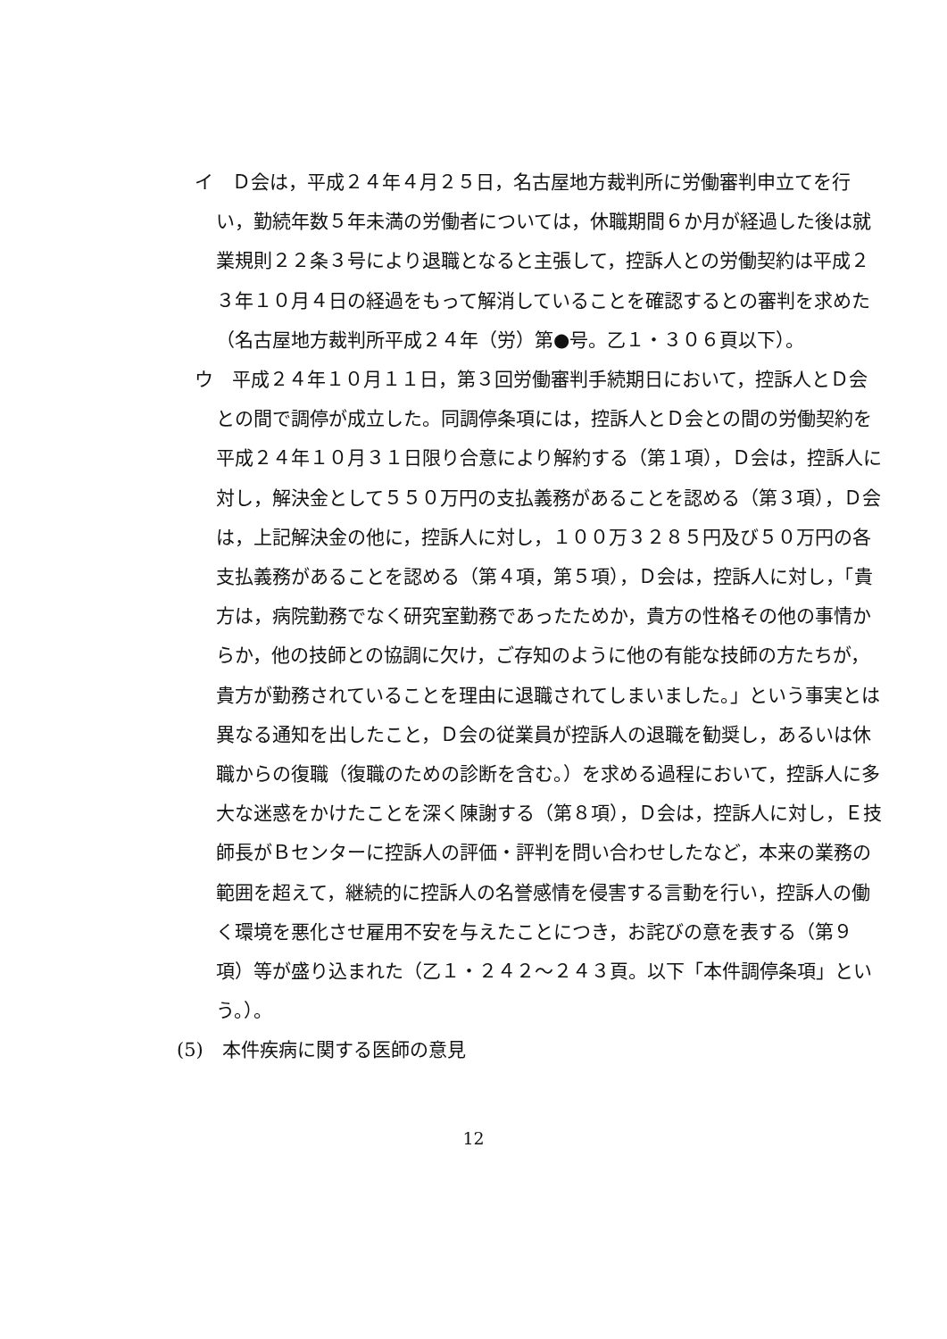イ　Ｄ会は，平成２４年４月２５日，名古屋地方裁判所に労働審判申立てを行い，勤続年数５年未満の労働者については，休職期間６か月が経過した後は就業規則２２条３号により退職となると主張して，控訴人との労働契約は平成２３年１０月４日の経過をもって解消していることを確認するとの審判を求めた（名古屋地方裁判所平成２４年（労）第●号。乙１・３０６頁以下）。
ウ　平成２４年１０月１１日，第３回労働審判手続期日において，控訴人とＤ会との間で調停が成立した。同調停条項には，控訴人とＤ会との間の労働契約を平成２４年１０月３１日限り合意により解約する（第１項），Ｄ会は，控訴人に対し，解決金として５５０万円の支払義務があることを認める（第３項），Ｄ会は，上記解決金の他に，控訴人に対し，１００万３２８５円及び５０万円の各支払義務があることを認める（第４項，第５項），Ｄ会は，控訴人に対し，「貴方は，病院勤務でなく研究室勤務であったためか，貴方の性格その他の事情からか，他の技師との協調に欠け，ご存知のように他の有能な技師の方たちが，貴方が勤務されていることを理由に退職されてしまいました。」という事実とは異なる通知を出したこと，Ｄ会の従業員が控訴人の退職を勧奨し，あるいは休職からの復職（復職のための診断を含む。）を求める過程において，控訴人に多大な迷惑をかけたことを深く陳謝する（第８項），Ｄ会は，控訴人に対し，Ｅ技師長がＢセンターに控訴人の評価・評判を問い合わせしたなど，本来の業務の範囲を超えて，継続的に控訴人の名誉感情を侵害する言動を行い，控訴人の働く環境を悪化させ雇用不安を与えたことにつき，お詫びの意を表する（第９項）等が盛り込まれた（乙１・２４２～２４３頁。以下「本件調停条項」という。）。
(5)　本件疾病に関する医師の意見
12